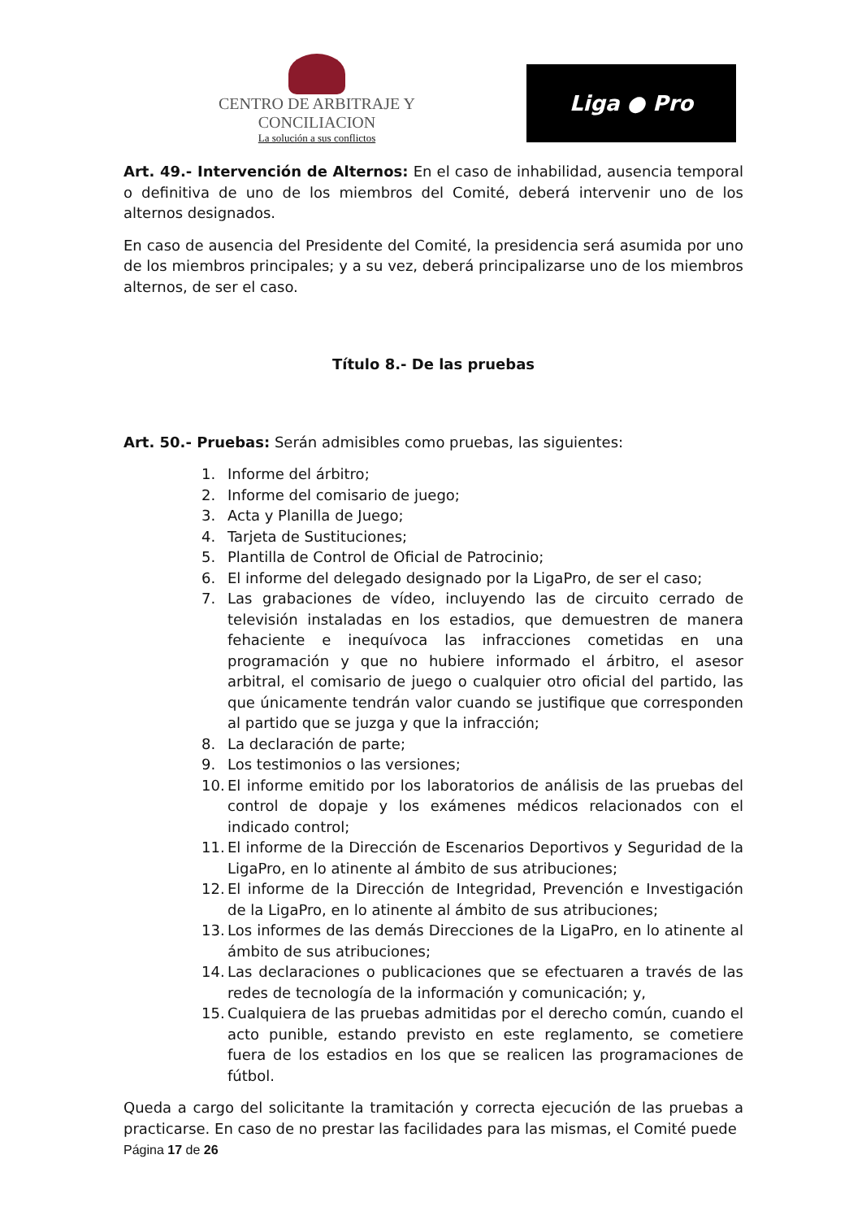CENTRO DE ARBITRAJE Y CONCILIACION
La solución a sus conflictos
Liga ● Pro
Art. 49.- Intervención de Alternos: En el caso de inhabilidad, ausencia temporal o definitiva de uno de los miembros del Comité, deberá intervenir uno de los alternos designados.
En caso de ausencia del Presidente del Comité, la presidencia será asumida por uno de los miembros principales; y a su vez, deberá principalizarse uno de los miembros alternos, de ser el caso.
Título 8.- De las pruebas
Art. 50.- Pruebas: Serán admisibles como pruebas, las siguientes:
1. Informe del árbitro;
2. Informe del comisario de juego;
3. Acta y Planilla de Juego;
4. Tarjeta de Sustituciones;
5. Plantilla de Control de Oficial de Patrocinio;
6. El informe del delegado designado por la LigaPro, de ser el caso;
7. Las grabaciones de vídeo, incluyendo las de circuito cerrado de televisión instaladas en los estadios, que demuestren de manera fehaciente e inequívoca las infracciones cometidas en una programación y que no hubiere informado el árbitro, el asesor arbitral, el comisario de juego o cualquier otro oficial del partido, las que únicamente tendrán valor cuando se justifique que corresponden al partido que se juzga y que la infracción;
8. La declaración de parte;
9. Los testimonios o las versiones;
10. El informe emitido por los laboratorios de análisis de las pruebas del control de dopaje y los exámenes médicos relacionados con el indicado control;
11. El informe de la Dirección de Escenarios Deportivos y Seguridad de la LigaPro, en lo atinente al ámbito de sus atribuciones;
12. El informe de la Dirección de Integridad, Prevención e Investigación de la LigaPro, en lo atinente al ámbito de sus atribuciones;
13. Los informes de las demás Direcciones de la LigaPro, en lo atinente al ámbito de sus atribuciones;
14. Las declaraciones o publicaciones que se efectuaren a través de las redes de tecnología de la información y comunicación; y,
15. Cualquiera de las pruebas admitidas por el derecho común, cuando el acto punible, estando previsto en este reglamento, se cometiere fuera de los estadios en los que se realicen las programaciones de fútbol.
Queda a cargo del solicitante la tramitación y correcta ejecución de las pruebas a practicarse. En caso de no prestar las facilidades para las mismas, el Comité puede
Página 17 de 26